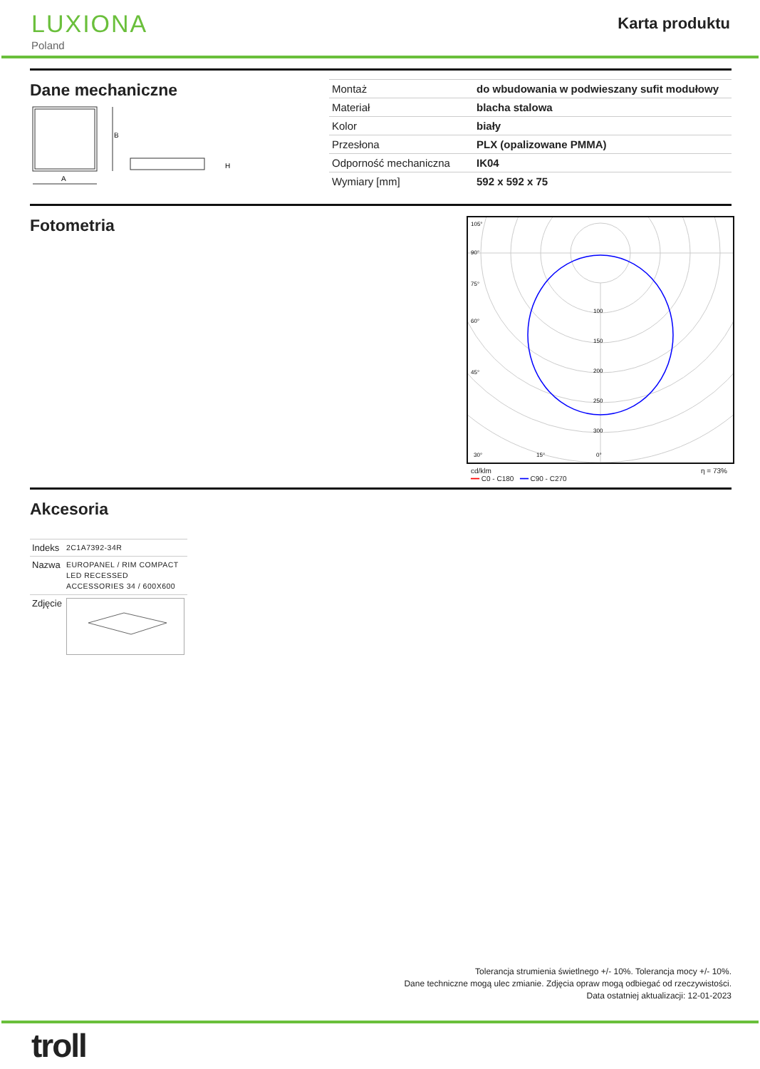LUXIONA
Poland
Karta produktu
Dane mechaniczne
B
A
H
| Montaż | do wbudowania w podwieszany sufit modułowy |
| Materiał | blacha stalowa |
| Kolor | biały |
| Przesłona | PLX (opalizowane PMMA) |
| Odporność mechaniczna | IK04 |
| Wymiary [mm] | 592 x 592 x 75 |
Fotometria
105°
90°
75°
60°
45°
100
150
200
250
300
30°
15°
0°
cd/klm
━━ C0 - C180 ━━ C90 - C270 η = 73%
Akcesoria
| Indeks | 2C1A7392-34R |
| Nazwa | EUROPANEL / RIM COMPACT LED RECESSED ACCESSORIES 34 / 600X600 |
| Zdjęcie | |
Tolerancja strumienia świetlnego +/- 10%. Tolerancja mocy +/- 10%.
Dane techniczne mogą ulec zmianie. Zdjęcia opraw mogą odbiegać od rzeczywistości.
Data ostatniej aktualizacji: 12-01-2023
troll